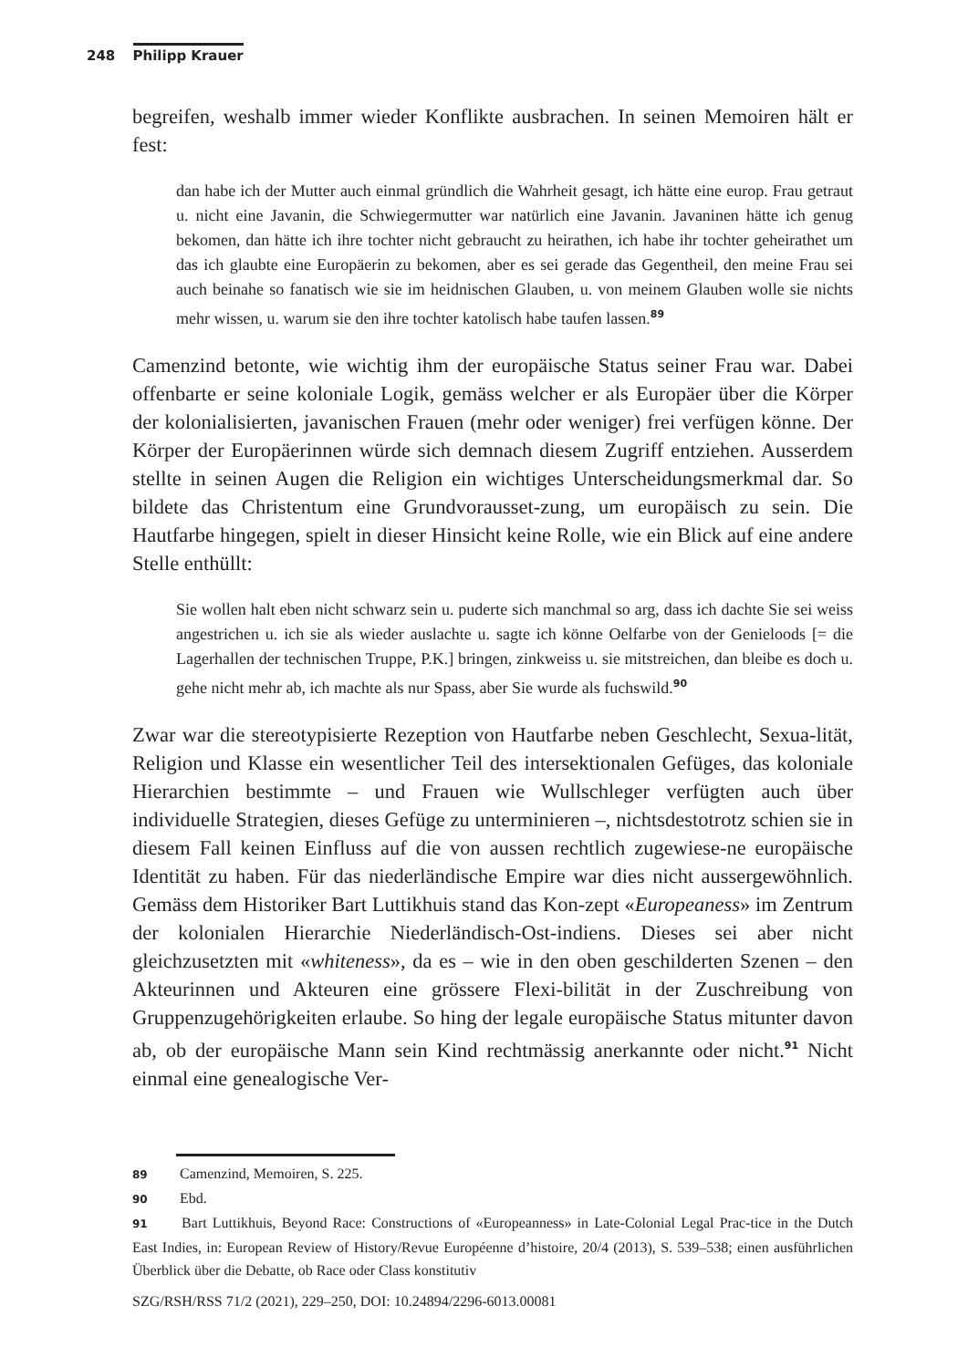248 Philipp Krauer
begreifen, weshalb immer wieder Konflikte ausbrachen. In seinen Memoiren hält er fest:
dan habe ich der Mutter auch einmal gründlich die Wahrheit gesagt, ich hätte eine europ. Frau getraut u. nicht eine Javanin, die Schwiegermutter war natürlich eine Javanin. Javaninen hätte ich genug bekomen, dan hätte ich ihre tochter nicht gebraucht zu heirathen, ich habe ihr tochter geheirathet um das ich glaubte eine Europäerin zu bekomen, aber es sei gerade das Gegentheil, den meine Frau sei auch beinahe so fanatisch wie sie im heidnischen Glauben, u. von meinem Glauben wolle sie nichts mehr wissen, u. warum sie den ihre tochter katolisch habe taufen lassen.<sup>89</sup>
Camenzind betonte, wie wichtig ihm der europäische Status seiner Frau war. Dabei offenbarte er seine koloniale Logik, gemäss welcher er als Europäer über die Körper der kolonialisierten, javanischen Frauen (mehr oder weniger) frei verfügen könne. Der Körper der Europäerinnen würde sich demnach diesem Zugriff entziehen. Ausserdem stellte in seinen Augen die Religion ein wichtiges Unterscheidungsmerkmal dar. So bildete das Christentum eine Grundvorausset-zung, um europäisch zu sein. Die Hautfarbe hingegen, spielt in dieser Hinsicht keine Rolle, wie ein Blick auf eine andere Stelle enthüllt:
Sie wollen halt eben nicht schwarz sein u. puderte sich manchmal so arg, dass ich dachte Sie sei weiss angestrichen u. ich sie als wieder auslachte u. sagte ich könne Oelfarbe von der Genieloods [= die Lagerhallen der technischen Truppe, P.K.] bringen, zinkweiss u. sie mitstreichen, dan bleibe es doch u. gehe nicht mehr ab, ich machte als nur Spass, aber Sie wurde als fuchswild.<sup>90</sup>
Zwar war die stereotypisierte Rezeption von Hautfarbe neben Geschlecht, Sexua-lität, Religion und Klasse ein wesentlicher Teil des intersektionalen Gefüges, das koloniale Hierarchien bestimmte – und Frauen wie Wullschleger verfügten auch über individuelle Strategien, dieses Gefüge zu unterminieren –, nichtsdestotrotz schien sie in diesem Fall keinen Einfluss auf die von aussen rechtlich zugewiese-ne europäische Identität zu haben. Für das niederländische Empire war dies nicht aussergewöhnlich. Gemäss dem Historiker Bart Luttikhuis stand das Kon-zept «Europeaness» im Zentrum der kolonialen Hierarchie Niederländisch-Ost-indiens. Dieses sei aber nicht gleichzusetzten mit «whiteness», da es – wie in den oben geschilderten Szenen – den Akteurinnen und Akteuren eine grössere Flexi-bilität in der Zuschreibung von Gruppenzugehörigkeiten erlaube. So hing der legale europäische Status mitunter davon ab, ob der europäische Mann sein Kind rechtmässig anerkannte oder nicht.<sup>91</sup> Nicht einmal eine genealogische Ver-
89 Camenzind, Memoiren, S. 225.
90 Ebd.
91 Bart Luttikhuis, Beyond Race: Constructions of «Europeanness» in Late-Colonial Legal Prac-tice in the Dutch East Indies, in: European Review of History/Revue Européenne d’histoire, 20/4 (2013), S. 539–538; einen ausführlichen Überblick über die Debatte, ob Race oder Class konstitutiv
SZG/RSH/RSS 71/2 (2021), 229–250, DOI: 10.24894/2296-6013.00081